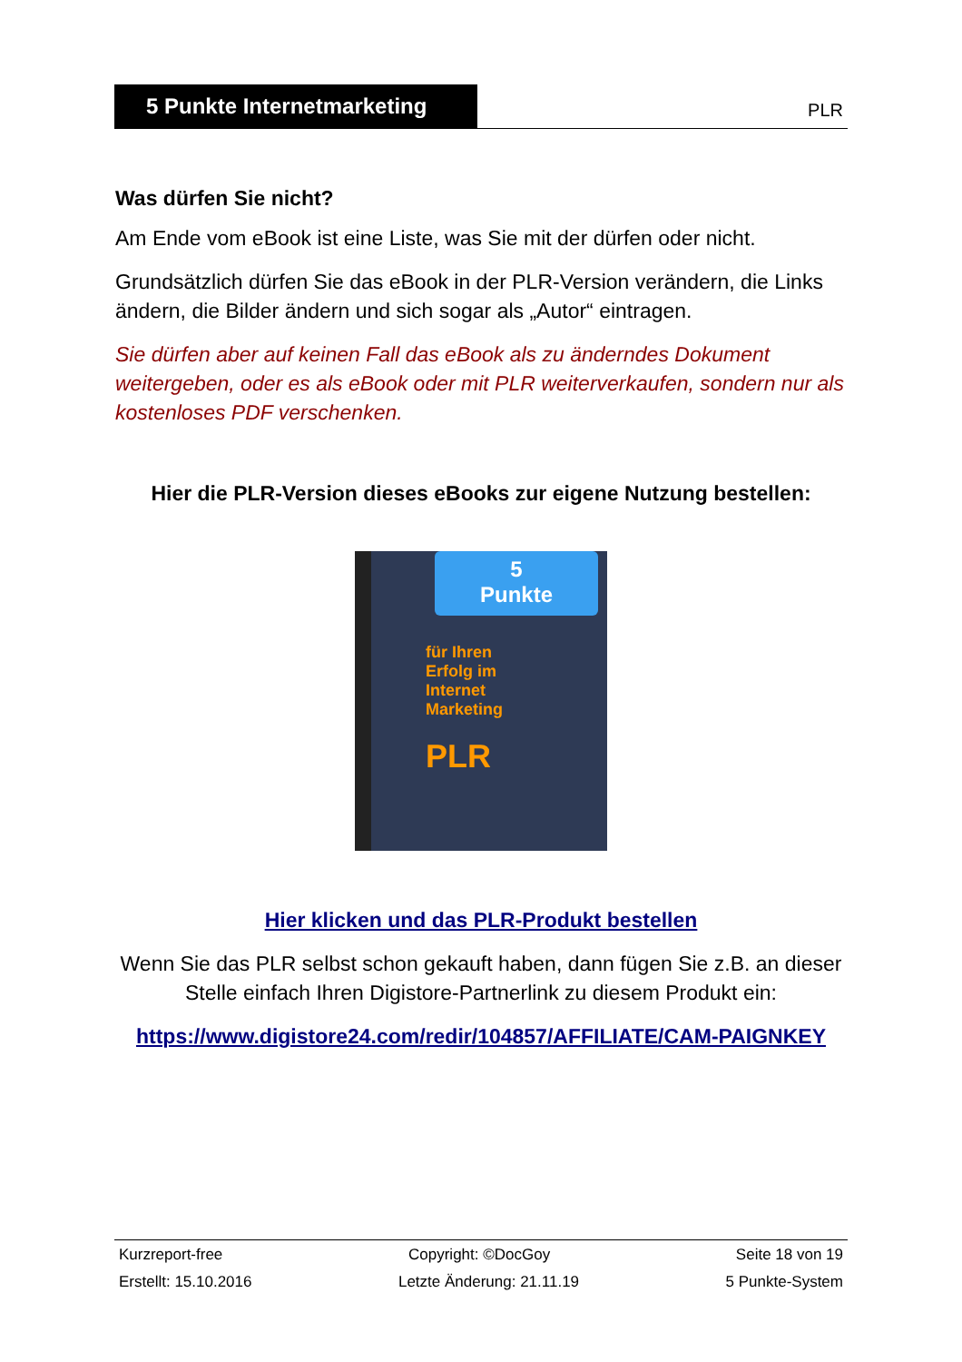5 Punkte Internetmarketing
PLR
Was dürfen Sie nicht?
Am Ende vom eBook ist eine Liste, was Sie mit der dürfen oder nicht.
Grundsätzlich dürfen Sie das eBook in der PLR-Version verändern, die Links ändern, die Bilder ändern und sich sogar als „Autor“ eintragen.
Sie dürfen aber auf keinen Fall das eBook als zu änderndes Dokument weitergeben, oder es als eBook oder mit PLR weiterverkaufen, sondern nur als kostenloses PDF verschenken.
Hier die PLR-Version dieses eBooks zur eigene Nutzung bestellen:
5
Punkte
für Ihren
Erfolg im
Internet
Marketing
PLR
Hier klicken und das PLR-Produkt bestellen
Wenn Sie das PLR selbst schon gekauft haben, dann fügen Sie z.B. an dieser Stelle einfach Ihren Digistore-Partnerlink zu diesem Produkt ein:
https://www.digistore24.com/redir/104857/AFFILIATE/CAM-PAIGNKEY
Kurzreport-free Copyright: ©DocGoy Seite 18 von 19
Erstellt: 15.10.2016 Letzte Änderung: 21.11.19 5 Punkte-System